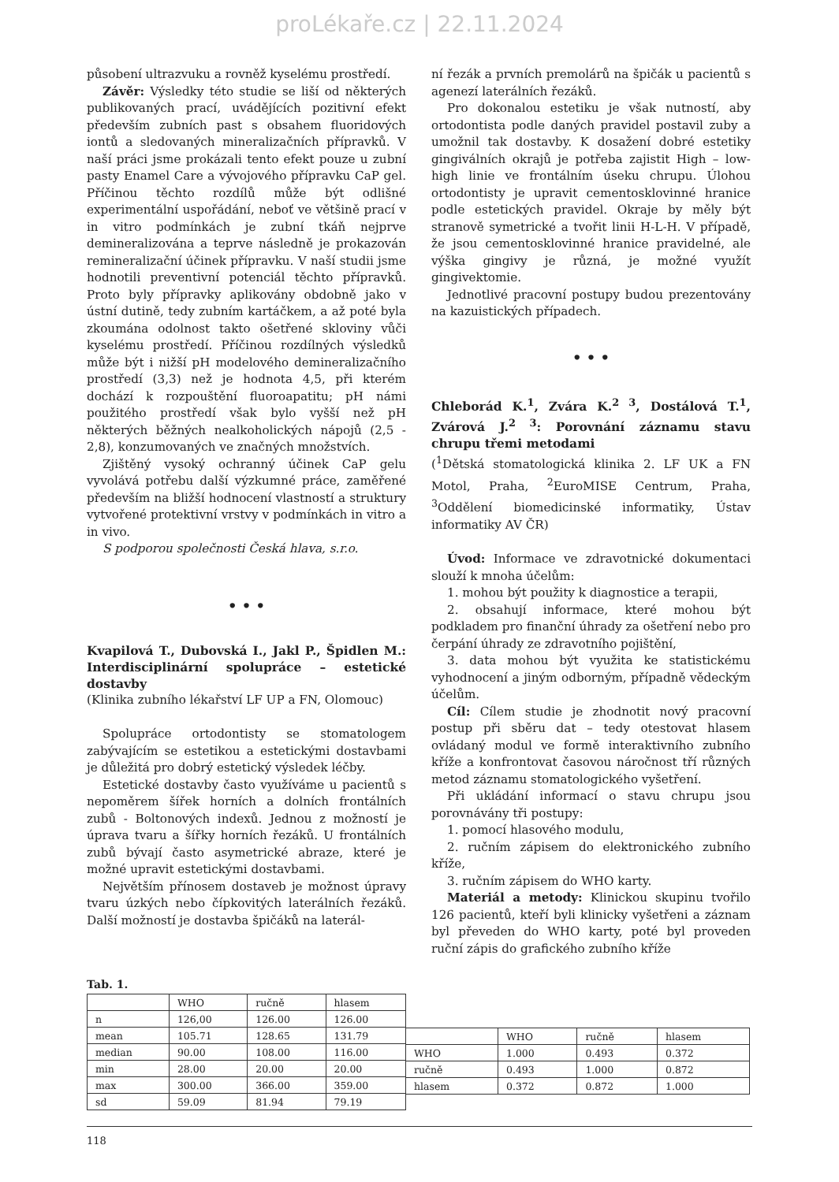proLékaře.cz | 22.11.2024
působení ultrazvuku a rovněž kyselému prostředí.
Závěr: Výsledky této studie se liší od některých publikovaných prací, uvádějících pozitivní efekt především zubních past s obsahem fluoridových iontů a sledovaných mineralizačních přípravků. V naší práci jsme prokázali tento efekt pouze u zubní pasty Enamel Care a vývojového přípravku CaP gel. Příčinou těchto rozdílů může být odlišné experimentální uspořádání, neboť ve většině prací v in vitro podmínkách je zubní tkáň nejprve demineralizována a teprve následně je prokazován remineralizační účinek přípravku. V naší studii jsme hodnotili preventivní potenciál těchto přípravků. Proto byly přípravky aplikovány obdobně jako v ústní dutině, tedy zubním kartáčkem, a až poté byla zkoumána odolnost takto ošetřené skloviny vůči kyselému prostředí. Příčinou rozdílných výsledků může být i nižší pH modelového demineralizačního prostředí (3,3) než je hodnota 4,5, při kterém dochází k rozpouštění fluoroapatitu; pH námi použitého prostředí však bylo vyšší než pH některých běžných nealkoholických nápojů (2,5 - 2,8), konzumovaných ve značných množstvích.
Zjištěný vysoký ochranný účinek CaP gelu vyvolává potřebu další výzkumné práce, zaměřené především na bližší hodnocení vlastností a struktury vytvořené protektivní vrstvy v podmínkách in vitro a in vivo.
S podporou společnosti Česká hlava, s.r.o.
• • •
Kvapilová T., Dubovská I., Jakl P., Špidlen M.: Interdisciplinární spolupráce – estetické dostavby
(Klinika zubního lékařství LF UP a FN, Olomouc)
Spolupráce ortodontisty se stomatologem zabývajícím se estetikou a estetickými dostavbami je důležitá pro dobrý estetický výsledek léčby.
Estetické dostavby často využíváme u pacientů s nepoměrem šířek horních a dolních frontálních zubů - Boltonových indexů. Jednou z možností je úprava tvaru a šířky horních řezáků. U frontálních zubů bývají často asymetrické abraze, které je možné upravit estetickými dostavbami.
Největším přínosem dostaveb je možnost úpravy tvaru úzkých nebo čípkovitých laterálních řezáků. Další možností je dostavba špičáků na laterál-
ní řezák a prvních premolárů na špičák u pacientů s agenezí laterálních řezáků.
Pro dokonalou estetiku je však nutností, aby ortodontista podle daných pravidel postavil zuby a umožnil tak dostavby. K dosažení dobré estetiky gingiválních okrajů je potřeba zajistit High – low-high linie ve frontálním úseku chrupu. Úlohou ortodontisty je upravit cementosklovinné hranice podle estetických pravidel. Okraje by měly být stranově symetrické a tvořit linii H-L-H. V případě, že jsou cementosklovinné hranice pravidelné, ale výška gingivy je různá, je možné využít gingivektomie.
Jednotlivé pracovní postupy budou prezentovány na kazuistických případech.
• • •
Chleborád K.<sup>1</sup>, Zvára K.<sup>2 3</sup>, Dostálová T.<sup>1</sup>, Zvárová J.<sup>2 3</sup>: Porovnání záznamu stavu chrupu třemi metodami
(<sup>1</sup>Dětská stomatologická klinika 2. LF UK a FN Motol, Praha, <sup>2</sup>EuroMISE Centrum, Praha, <sup>3</sup>Oddělení biomedicinské informatiky, Ústav informatiky AV ČR)
Úvod: Informace ve zdravotnické dokumentaci slouží k mnoha účelům:
1. mohou být použity k diagnostice a terapii,
2. obsahují informace, které mohou být podkladem pro finanční úhrady za ošetření nebo pro čerpání úhrady ze zdravotního pojištění,
3. data mohou být využita ke statistickému vyhodnocení a jiným odborným, případně vědeckým účelům.
Cíl: Cílem studie je zhodnotit nový pracovní postup při sběru dat – tedy otestovat hlasem ovládaný modul ve formě interaktivního zubního kříže a konfrontovat časovou náročnost tří různých metod záznamu stomatologického vyšetření.
Při ukládání informací o stavu chrupu jsou porovnávány tři postupy:
1. pomocí hlasového modulu,
2. ručním zápisem do elektronického zubního kříže,
3. ručním zápisem do WHO karty.
Materiál a metody: Klinickou skupinu tvořilo 126 pacientů, kteří byli klinicky vyšetřeni a záznam byl převeden do WHO karty, poté byl proveden ruční zápis do grafického zubního kříže
Tab. 1.
| | WHO | ručně | hlasem |
| n | 126,00 | 126.00 | 126.00 |
| mean | 105.71 | 128.65 | 131.79 |
| median | 90.00 | 108.00 | 116.00 |
| min | 28.00 | 20.00 | 20.00 |
| max | 300.00 | 366.00 | 359.00 |
| sd | 59.09 | 81.94 | 79.19 |
| | WHO | ručně | hlasem |
| WHO | 1.000 | 0.493 | 0.372 |
| ručně | 0.493 | 1.000 | 0.872 |
| hlasem | 0.372 | 0.872 | 1.000 |
118